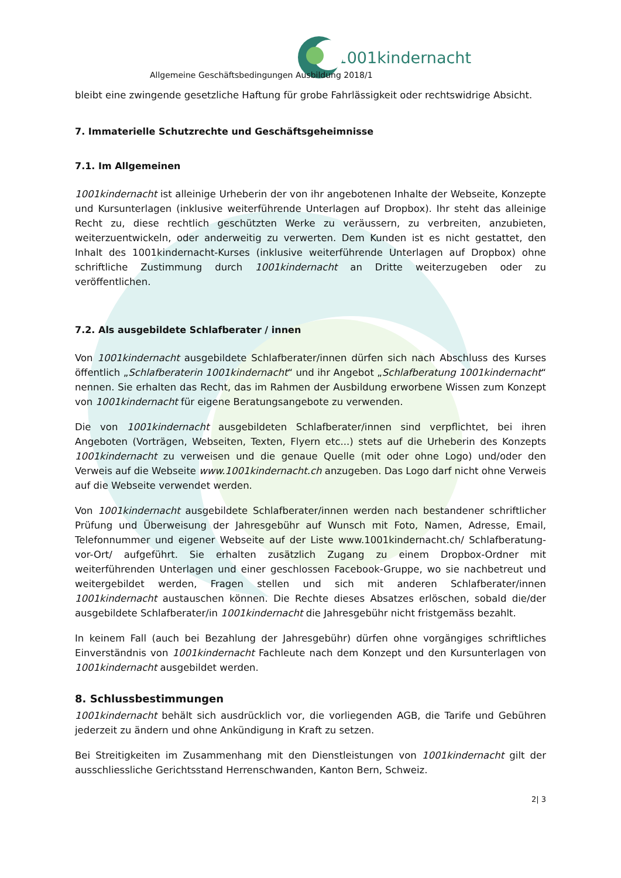1001kindernacht
Allgemeine Geschäftsbedingungen Ausbildung 2018/1
bleibt eine zwingende gesetzliche Haftung für grobe Fahrlässigkeit oder rechtswidrige Absicht.
7. Immaterielle Schutzrechte und Geschäftsgeheimnisse
7.1. Im Allgemeinen
1001kindernacht ist alleinige Urheberin der von ihr angebotenen Inhalte der Webseite, Konzepte und Kursunterlagen (inklusive weiterführende Unterlagen auf Dropbox). Ihr steht das alleinige Recht zu, diese rechtlich geschützten Werke zu veräussern, zu verbreiten, anzubieten, weiterzuentwickeln, oder anderweitig zu verwerten. Dem Kunden ist es nicht gestattet, den Inhalt des 1001kindernacht-Kurses (inklusive weiterführende Unterlagen auf Dropbox) ohne schriftliche Zustimmung durch 1001kindernacht an Dritte weiterzugeben oder zu veröffentlichen.
7.2. Als ausgebildete Schlafberater / innen
Von 1001kindernacht ausgebildete Schlafberater/innen dürfen sich nach Abschluss des Kurses öffentlich „Schlafberaterin 1001kindernacht“ und ihr Angebot „Schlafberatung 1001kindernacht“ nennen. Sie erhalten das Recht, das im Rahmen der Ausbildung erworbene Wissen zum Konzept von 1001kindernacht für eigene Beratungsangebote zu verwenden.
Die von 1001kindernacht ausgebildeten Schlafberater/innen sind verpflichtet, bei ihren Angeboten (Vorträgen, Webseiten, Texten, Flyern etc...) stets auf die Urheberin des Konzepts 1001kindernacht zu verweisen und die genaue Quelle (mit oder ohne Logo) und/oder den Verweis auf die Webseite www.1001kindernacht.ch anzugeben. Das Logo darf nicht ohne Verweis auf die Webseite verwendet werden.
Von 1001kindernacht ausgebildete Schlafberater/innen werden nach bestandener schriftlicher Prüfung und Überweisung der Jahresgebühr auf Wunsch mit Foto, Namen, Adresse, Email, Telefonnummer und eigener Webseite auf der Liste www.1001kindernacht.ch/ Schlafberatung-vor-Ort/ aufgeführt. Sie erhalten zusätzlich Zugang zu einem Dropbox-Ordner mit weiterführenden Unterlagen und einer geschlossen Facebook-Gruppe, wo sie nachbetreut und weitergebildet werden, Fragen stellen und sich mit anderen Schlafberater/innen 1001kindernacht austauschen können. Die Rechte dieses Absatzes erlöschen, sobald die/der ausgebildete Schlafberater/in 1001kindernacht die Jahresgebühr nicht fristgemäss bezahlt.
In keinem Fall (auch bei Bezahlung der Jahresgebühr) dürfen ohne vorgängiges schriftliches Einverständnis von 1001kindernacht Fachleute nach dem Konzept und den Kursunterlagen von 1001kindernacht ausgebildet werden.
8. Schlussbestimmungen
1001kindernacht behält sich ausdrücklich vor, die vorliegenden AGB, die Tarife und Gebühren jederzeit zu ändern und ohne Ankündigung in Kraft zu setzen.
Bei Streitigkeiten im Zusammenhang mit den Dienstleistungen von 1001kindernacht gilt der ausschliessliche Gerichtsstand Herrenschwanden, Kanton Bern, Schweiz.
2| 3